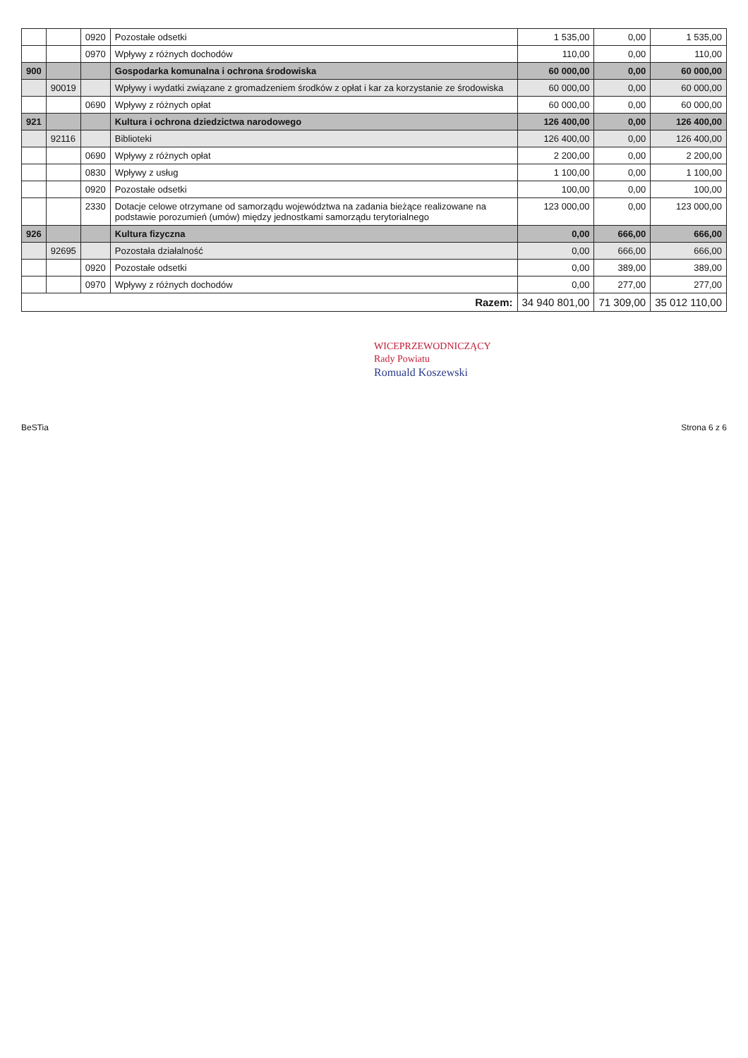| | | 0920 | Pozostałe odsetki | 1 535,00 | 0,00 | 1 535,00 |
| | | 0970 | Wpływy z różnych dochodów | 110,00 | 0,00 | 110,00 |
| 900 | | | Gospodarka komunalna i ochrona środowiska | 60 000,00 | 0,00 | 60 000,00 |
| | 90019 | | Wpływy i wydatki związane z gromadzeniem środków z opłat i kar za korzystanie ze środowiska | 60 000,00 | 0,00 | 60 000,00 |
| | | 0690 | Wpływy z różnych opłat | 60 000,00 | 0,00 | 60 000,00 |
| 921 | | | Kultura i ochrona dziedzictwa narodowego | 126 400,00 | 0,00 | 126 400,00 |
| | 92116 | | Biblioteki | 126 400,00 | 0,00 | 126 400,00 |
| | | 0690 | Wpływy z różnych opłat | 2 200,00 | 0,00 | 2 200,00 |
| | | 0830 | Wpływy z usług | 1 100,00 | 0,00 | 1 100,00 |
| | | 0920 | Pozostałe odsetki | 100,00 | 0,00 | 100,00 |
| | | 2330 | Dotacje celowe otrzymane od samorządu województwa na zadania bieżące realizowane na podstawie porozumień (umów) między jednostkami samorządu terytorialnego | 123 000,00 | 0,00 | 123 000,00 |
| 926 | | | Kultura fizyczna | 0,00 | 666,00 | 666,00 |
| | 92695 | | Pozostała działalność | 0,00 | 666,00 | 666,00 |
| | | 0920 | Pozostałe odsetki | 0,00 | 389,00 | 389,00 |
| | | 0970 | Wpływy z różnych dochodów | 0,00 | 277,00 | 277,00 |
| Razem: | | | | 34 940 801,00 | 71 309,00 | 35 012 110,00 |
WICEPRZEWODNICZĄCY
Rady Powiatu
Romuald Koszewski
BeSTia Strona 6 z 6